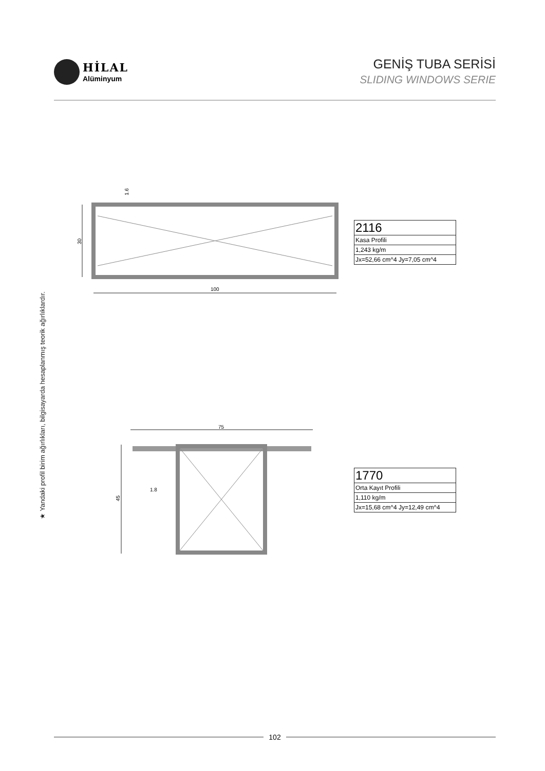HİLAL
Alüminyum
GENİŞ TUBA SERİSİ
SLIDING WINDOWS SERIE
★ Yandaki profil birim ağırlıkları, bilgisayarda hesaplanmış teorik ağırlıklardır.
100
30
1.6
75
45
1.8
| 2116 |
| Kasa Profili |
| 1,243 kg/m |
| Jx=52,66 cm^4 Jy=7,05 cm^4 |
| 1770 |
| Orta Kayıt Profili |
| 1,110 kg/m |
| Jx=15,68 cm^4 Jy=12,49 cm^4 |
102